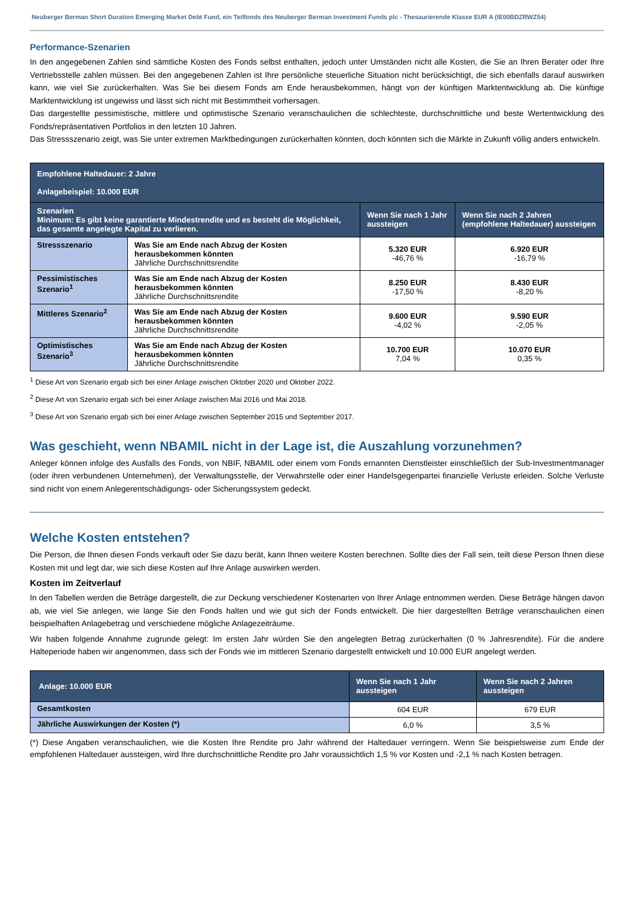Neuberger Berman Short Duration Emerging Market Debt Fund, ein Teilfonds des Neuberger Berman Investment Funds plc - Thesaurierende Klasse EUR A (IE00BDZRWZ54)
Performance-Szenarien
In den angegebenen Zahlen sind sämtliche Kosten des Fonds selbst enthalten, jedoch unter Umständen nicht alle Kosten, die Sie an Ihren Berater oder Ihre Vertriebsstelle zahlen müssen. Bei den angegebenen Zahlen ist Ihre persönliche steuerliche Situation nicht berücksichtigt, die sich ebenfalls darauf auswirken kann, wie viel Sie zurückerhalten. Was Sie bei diesem Fonds am Ende herausbekommen, hängt von der künftigen Marktentwicklung ab. Die künftige Marktentwicklung ist ungewiss und lässt sich nicht mit Bestimmtheit vorhersagen.
Das dargestellte pessimistische, mittlere und optimistische Szenario veranschaulichen die schlechteste, durchschnittliche und beste Wertentwicklung des Fonds/repräsentativen Portfolios in den letzten 10 Jahren.
Das Stressszenario zeigt, was Sie unter extremen Marktbedingungen zurückerhalten könnten, doch könnten sich die Märkte in Zukunft völlig anders entwickeln.
| Empfohlene Haltedauer: 2 Jahre Anlagebeispiel: 10.000 EUR | | | |
| --- | --- | --- | --- |
| Szenarien Minimum: Es gibt keine garantierte Mindestrendite und es besteht die Möglichkeit, das gesamte angelegte Kapital zu verlieren. | | Wenn Sie nach 1 Jahr aussteigen | Wenn Sie nach 2 Jahren (empfohlene Haltedauer) aussteigen |
| Stressszenario | Was Sie am Ende nach Abzug der Kosten herausbekommen könnten Jährliche Durchschnittsrendite | 5.320 EUR -46,76 % | 6.920 EUR -16,79 % |
| Pessimistisches Szenario<sup>1</sup> | Was Sie am Ende nach Abzug der Kosten herausbekommen könnten Jährliche Durchschnittsrendite | 8.250 EUR -17,50 % | 8.430 EUR -8,20 % |
| Mittleres Szenario<sup>2</sup> | Was Sie am Ende nach Abzug der Kosten herausbekommen könnten Jährliche Durchschnittsrendite | 9.600 EUR -4,02 % | 9.590 EUR -2,05 % |
| Optimistisches Szenario<sup>3</sup> | Was Sie am Ende nach Abzug der Kosten herausbekommen könnten Jährliche Durchschnittsrendite | 10.700 EUR 7,04 % | 10.070 EUR 0,35 % |
<sup>1</sup> Diese Art von Szenario ergab sich bei einer Anlage zwischen Oktober 2020 und Oktober 2022.
<sup>2</sup> Diese Art von Szenario ergab sich bei einer Anlage zwischen Mai 2016 und Mai 2018.
<sup>3</sup> Diese Art von Szenario ergab sich bei einer Anlage zwischen September 2015 und September 2017.
Was geschieht, wenn NBAMIL nicht in der Lage ist, die Auszahlung vorzunehmen?
Anleger können infolge des Ausfalls des Fonds, von NBIF, NBAMIL oder einem vom Fonds ernannten Dienstleister einschließlich der Sub-Investmentmanager (oder ihren verbundenen Unternehmen), der Verwaltungsstelle, der Verwahrstelle oder einer Handelsgegenpartei finanzielle Verluste erleiden. Solche Verluste sind nicht von einem Anlegerentschädigungs- oder Sicherungssystem gedeckt.
Welche Kosten entstehen?
Die Person, die Ihnen diesen Fonds verkauft oder Sie dazu berät, kann Ihnen weitere Kosten berechnen. Sollte dies der Fall sein, teilt diese Person Ihnen diese Kosten mit und legt dar, wie sich diese Kosten auf Ihre Anlage auswirken werden.
Kosten im Zeitverlauf
In den Tabellen werden die Beträge dargestellt, die zur Deckung verschiedener Kostenarten von Ihrer Anlage entnommen werden. Diese Beträge hängen davon ab, wie viel Sie anlegen, wie lange Sie den Fonds halten und wie gut sich der Fonds entwickelt. Die hier dargestellten Beträge veranschaulichen einen beispielhaften Anlagebetrag und verschiedene mögliche Anlagezeiträume.
Wir haben folgende Annahme zugrunde gelegt: Im ersten Jahr würden Sie den angelegten Betrag zurückerhalten (0 % Jahresrendite). Für die andere Halteperiode haben wir angenommen, dass sich der Fonds wie im mittleren Szenario dargestellt entwickelt und 10.000 EUR angelegt werden.
| Anlage: 10.000 EUR | Wenn Sie nach 1 Jahr aussteigen | Wenn Sie nach 2 Jahren aussteigen |
| --- | --- | --- |
| Gesamtkosten | 604 EUR | 679 EUR |
| Jährliche Auswirkungen der Kosten (*) | 6,0 % | 3,5 % |
(*) Diese Angaben veranschaulichen, wie die Kosten Ihre Rendite pro Jahr während der Haltedauer verringern. Wenn Sie beispielsweise zum Ende der empfohlenen Haltedauer aussteigen, wird Ihre durchschnittliche Rendite pro Jahr voraussichtlich 1,5 % vor Kosten und -2,1 % nach Kosten betragen.